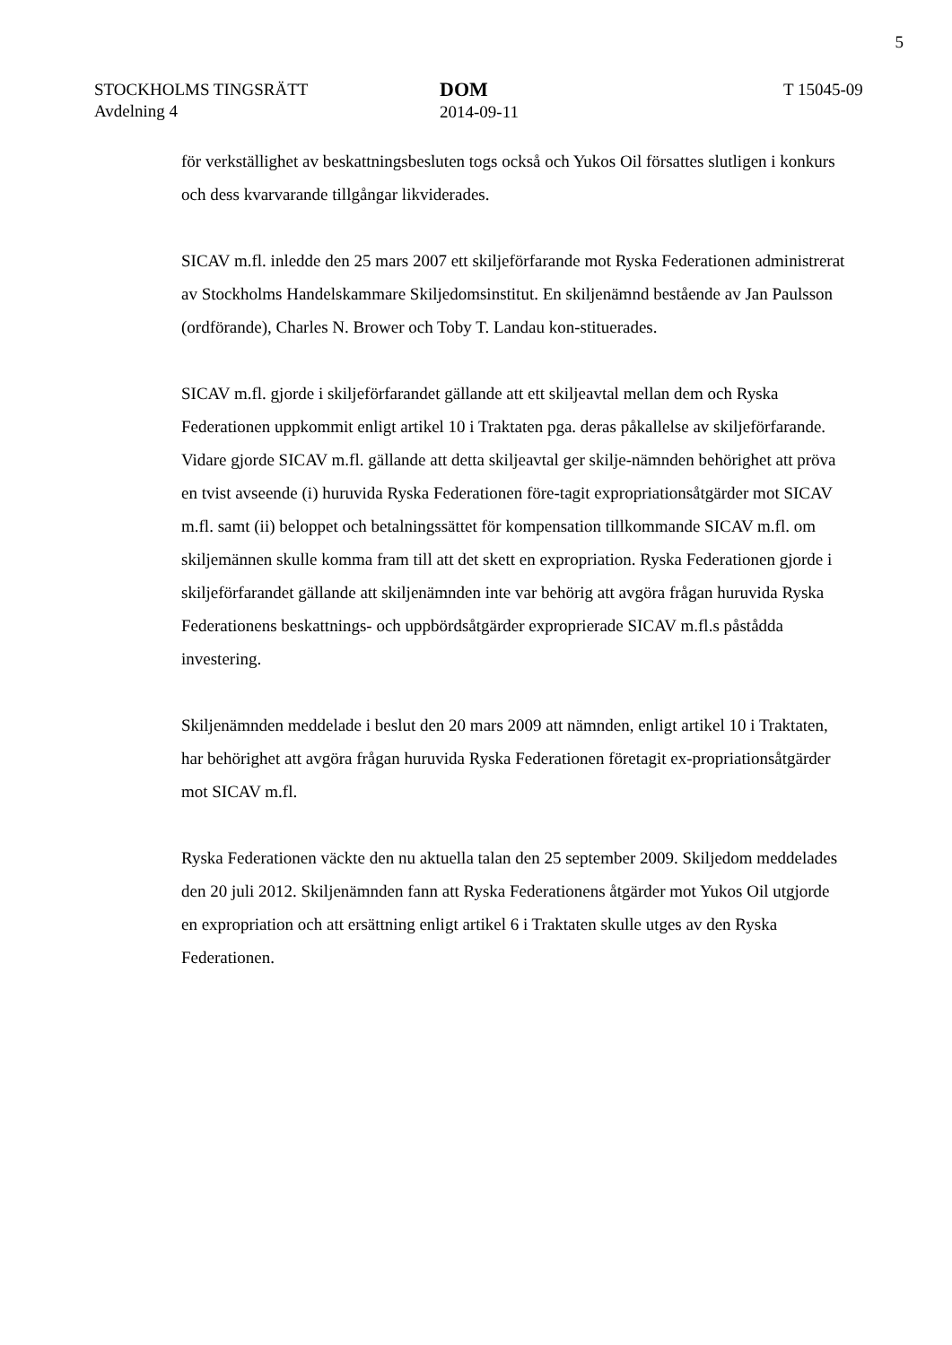5
STOCKHOLMS TINGSRÄTT
Avdelning 4
DOM
2014-09-11
T 15045-09
för verkställighet av beskattningsbesluten togs också och Yukos Oil försattes slutligen i konkurs och dess kvarvarande tillgångar likviderades.
SICAV m.fl. inledde den 25 mars 2007 ett skiljeförfarande mot Ryska Federationen administrerat av Stockholms Handelskammare Skiljedomsinstitut. En skiljenämnd bestående av Jan Paulsson (ordförande), Charles N. Brower och Toby T. Landau kon-stituerades.
SICAV m.fl. gjorde i skiljeförfarandet gällande att ett skiljeavtal mellan dem och Ryska Federationen uppkommit enligt artikel 10 i Traktaten pga. deras påkallelse av skiljeförfarande. Vidare gjorde SICAV m.fl. gällande att detta skiljeavtal ger skilje-nämnden behörighet att pröva en tvist avseende (i) huruvida Ryska Federationen före-tagit expropriationsåtgärder mot SICAV m.fl. samt (ii) beloppet och betalningssättet för kompensation tillkommande SICAV m.fl. om skiljemännen skulle komma fram till att det skett en expropriation. Ryska Federationen gjorde i skiljeförfarandet gällande att skiljenämnden inte var behörig att avgöra frågan huruvida Ryska Federationens beskattnings- och uppbördsåtgärder exproprierade SICAV m.fl.s påstådda investering.
Skiljenämnden meddelade i beslut den 20 mars 2009 att nämnden, enligt artikel 10 i Traktaten, har behörighet att avgöra frågan huruvida Ryska Federationen företagit ex-propriationsåtgärder mot SICAV m.fl.
Ryska Federationen väckte den nu aktuella talan den 25 september 2009. Skiljedom meddelades den 20 juli 2012. Skiljenämnden fann att Ryska Federationens åtgärder mot Yukos Oil utgjorde en expropriation och att ersättning enligt artikel 6 i Traktaten skulle utges av den Ryska Federationen.